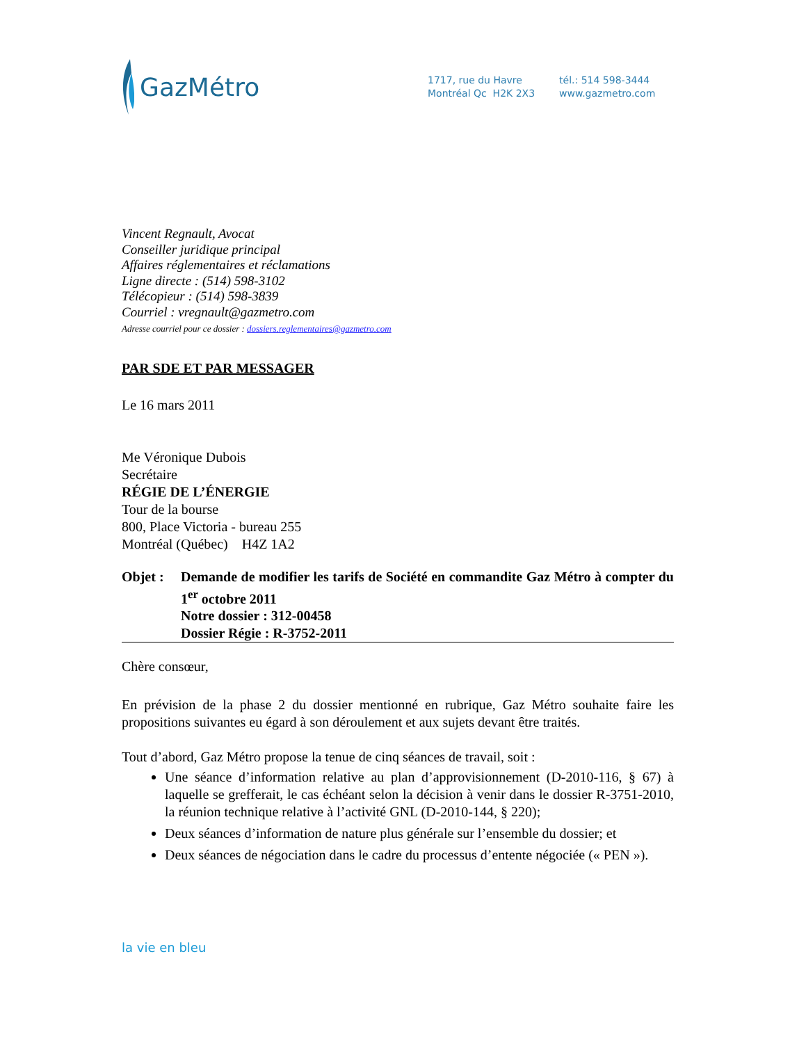GazMétro
1717, rue du Havre
Montréal Qc H2K 2X3
tél.: 514 598-3444
www.gazmetro.com
Vincent Regnault, Avocat
Conseiller juridique principal
Affaires réglementaires et réclamations
Ligne directe : (514) 598-3102
Télécopieur : (514) 598-3839
Courriel : vregnault@gazmetro.com
Adresse courriel pour ce dossier : dossiers.reglementaires@gazmetro.com
PAR SDE ET PAR MESSAGER
Le 16 mars 2011
Me Véronique Dubois
Secrétaire
RÉGIE DE L’ÉNERGIE
Tour de la bourse
800, Place Victoria - bureau 255
Montréal (Québec) H4Z 1A2
Objet : Demande de modifier les tarifs de Société en commandite Gaz Métro à compter du 1<sup>er</sup> octobre 2011
Notre dossier : 312-00458
Dossier Régie : R-3752-2011
Chère consœur,
En prévision de la phase 2 du dossier mentionné en rubrique, Gaz Métro souhaite faire les propositions suivantes eu égard à son déroulement et aux sujets devant être traités.
Tout d’abord, Gaz Métro propose la tenue de cinq séances de travail, soit :
Une séance d’information relative au plan d’approvisionnement (D-2010-116, § 67) à laquelle se grefferait, le cas échéant selon la décision à venir dans le dossier R-3751-2010, la réunion technique relative à l’activité GNL (D-2010-144, § 220);
Deux séances d’information de nature plus générale sur l’ensemble du dossier; et
Deux séances de négociation dans le cadre du processus d’entente négociée (« PEN »).
la vie en bleu